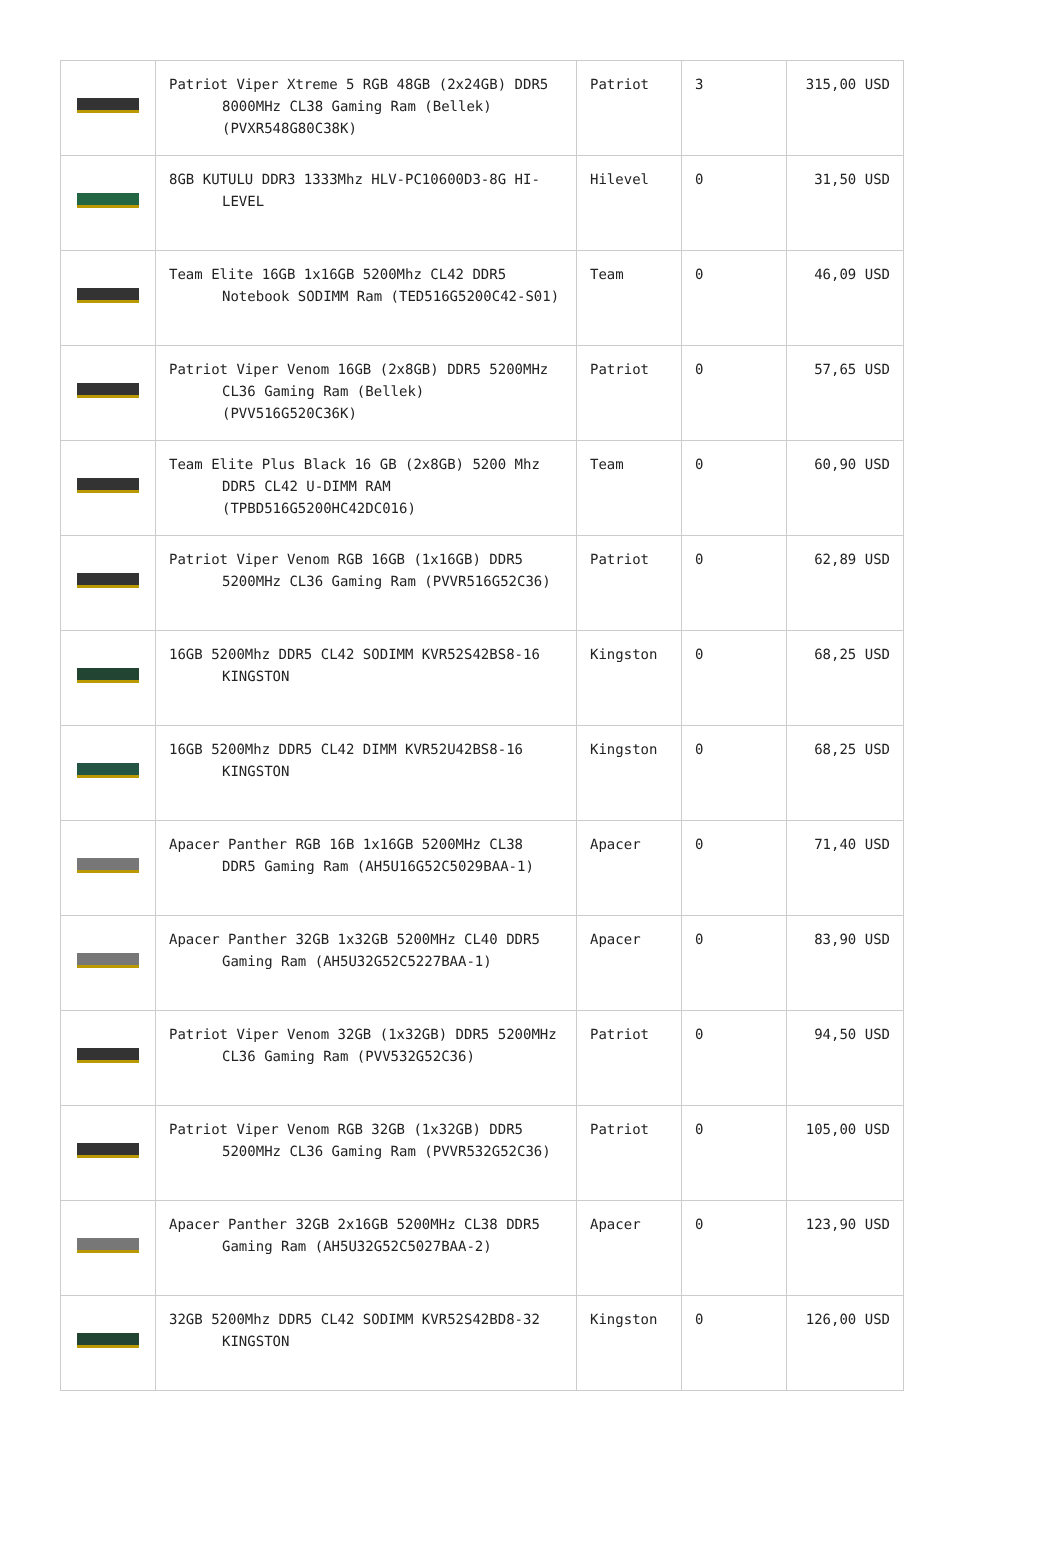| | Patriot Viper Xtreme 5 RGB 48GB (2x24GB) DDR5 8000MHz CL38 Gaming Ram (Bellek) (PVXR548G80C38K) | Patriot | 3 | 315,00 USD |
| | 8GB KUTULU DDR3 1333Mhz HLV-PC10600D3-8G HI-LEVEL | Hilevel | 0 | 31,50 USD |
| | Team Elite 16GB 1x16GB 5200Mhz CL42 DDR5 Notebook SODIMM Ram (TED516G5200C42-S01) | Team | 0 | 46,09 USD |
| | Patriot Viper Venom 16GB (2x8GB) DDR5 5200MHz CL36 Gaming Ram (Bellek) (PVV516G520C36K) | Patriot | 0 | 57,65 USD |
| | Team Elite Plus Black 16 GB (2x8GB) 5200 Mhz DDR5 CL42 U-DIMM RAM (TPBD516G5200HC42DC016) | Team | 0 | 60,90 USD |
| | Patriot Viper Venom RGB 16GB (1x16GB) DDR5 5200MHz CL36 Gaming Ram (PVVR516G52C36) | Patriot | 0 | 62,89 USD |
| | 16GB 5200Mhz DDR5 CL42 SODIMM KVR52S42BS8-16 KINGSTON | Kingston | 0 | 68,25 USD |
| | 16GB 5200Mhz DDR5 CL42 DIMM KVR52U42BS8-16 KINGSTON | Kingston | 0 | 68,25 USD |
| | Apacer Panther RGB 16B 1x16GB 5200MHz CL38 DDR5 Gaming Ram (AH5U16G52C5029BAA-1) | Apacer | 0 | 71,40 USD |
| | Apacer Panther 32GB 1x32GB 5200MHz CL40 DDR5 Gaming Ram (AH5U32G52C5227BAA-1) | Apacer | 0 | 83,90 USD |
| | Patriot Viper Venom 32GB (1x32GB) DDR5 5200MHz CL36 Gaming Ram (PVV532G52C36) | Patriot | 0 | 94,50 USD |
| | Patriot Viper Venom RGB 32GB (1x32GB) DDR5 5200MHz CL36 Gaming Ram (PVVR532G52C36) | Patriot | 0 | 105,00 USD |
| | Apacer Panther 32GB 2x16GB 5200MHz CL38 DDR5 Gaming Ram (AH5U32G52C5027BAA-2) | Apacer | 0 | 123,90 USD |
| | 32GB 5200Mhz DDR5 CL42 SODIMM KVR52S42BD8-32 KINGSTON | Kingston | 0 | 126,00 USD |